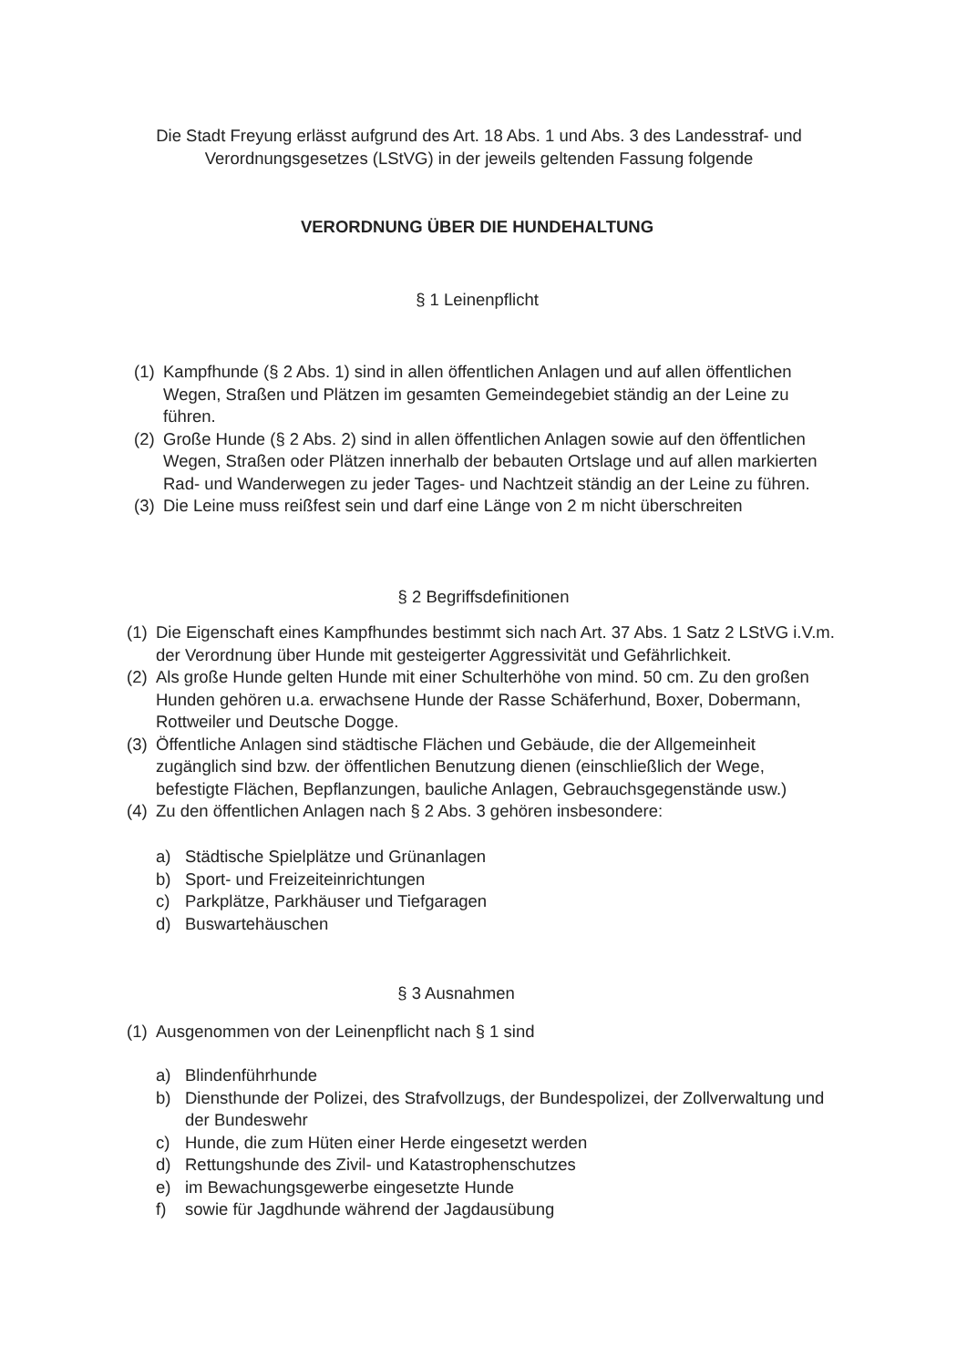Die Stadt Freyung erlässt aufgrund des Art. 18 Abs. 1 und Abs. 3 des Landesstraf- und
Verordnungsgesetzes (LStVG) in der jeweils geltenden Fassung folgende
VERORDNUNG ÜBER DIE HUNDEHALTUNG
§ 1 Leinenpflicht
(1) Kampfhunde (§ 2 Abs. 1) sind in allen öffentlichen Anlagen und auf allen öffentlichen Wegen, Straßen und Plätzen im gesamten Gemeindegebiet ständig an der Leine zu führen.
(2) Große Hunde (§ 2 Abs. 2) sind in allen öffentlichen Anlagen sowie auf den öffentlichen Wegen, Straßen oder Plätzen innerhalb der bebauten Ortslage und auf allen markierten Rad- und Wanderwegen zu jeder Tages- und Nachtzeit ständig an der Leine zu führen.
(3) Die Leine muss reißfest sein und darf eine Länge von 2 m nicht überschreiten
§ 2 Begriffsdefinitionen
(1) Die Eigenschaft eines Kampfhundes bestimmt sich nach Art. 37 Abs. 1 Satz 2 LStVG i.V.m. der Verordnung über Hunde mit gesteigerter Aggressivität und Gefährlichkeit.
(2) Als große Hunde gelten Hunde mit einer Schulterhöhe von mind. 50 cm. Zu den großen Hunden gehören u.a. erwachsene Hunde der Rasse Schäferhund, Boxer, Dobermann, Rottweiler und Deutsche Dogge.
(3) Öffentliche Anlagen sind städtische Flächen und Gebäude, die der Allgemeinheit zugänglich sind bzw. der öffentlichen Benutzung dienen (einschließlich der Wege, befestigte Flächen, Bepflanzungen, bauliche Anlagen, Gebrauchsgegenstände usw.)
(4) Zu den öffentlichen Anlagen nach § 2 Abs. 3 gehören insbesondere:
a) Städtische Spielplätze und Grünanlagen
b) Sport- und Freizeiteinrichtungen
c) Parkplätze, Parkhäuser und Tiefgaragen
d) Buswartehäuschen
§ 3 Ausnahmen
(1) Ausgenommen von der Leinenpflicht nach § 1 sind
a) Blindenführhunde
b) Diensthunde der Polizei, des Strafvollzugs, der Bundespolizei, der Zollverwaltung und der Bundeswehr
c) Hunde, die zum Hüten einer Herde eingesetzt werden
d) Rettungshunde des Zivil- und Katastrophenschutzes
e) im Bewachungsgewerbe eingesetzte Hunde
f) sowie für Jagdhunde während der Jagdausübung